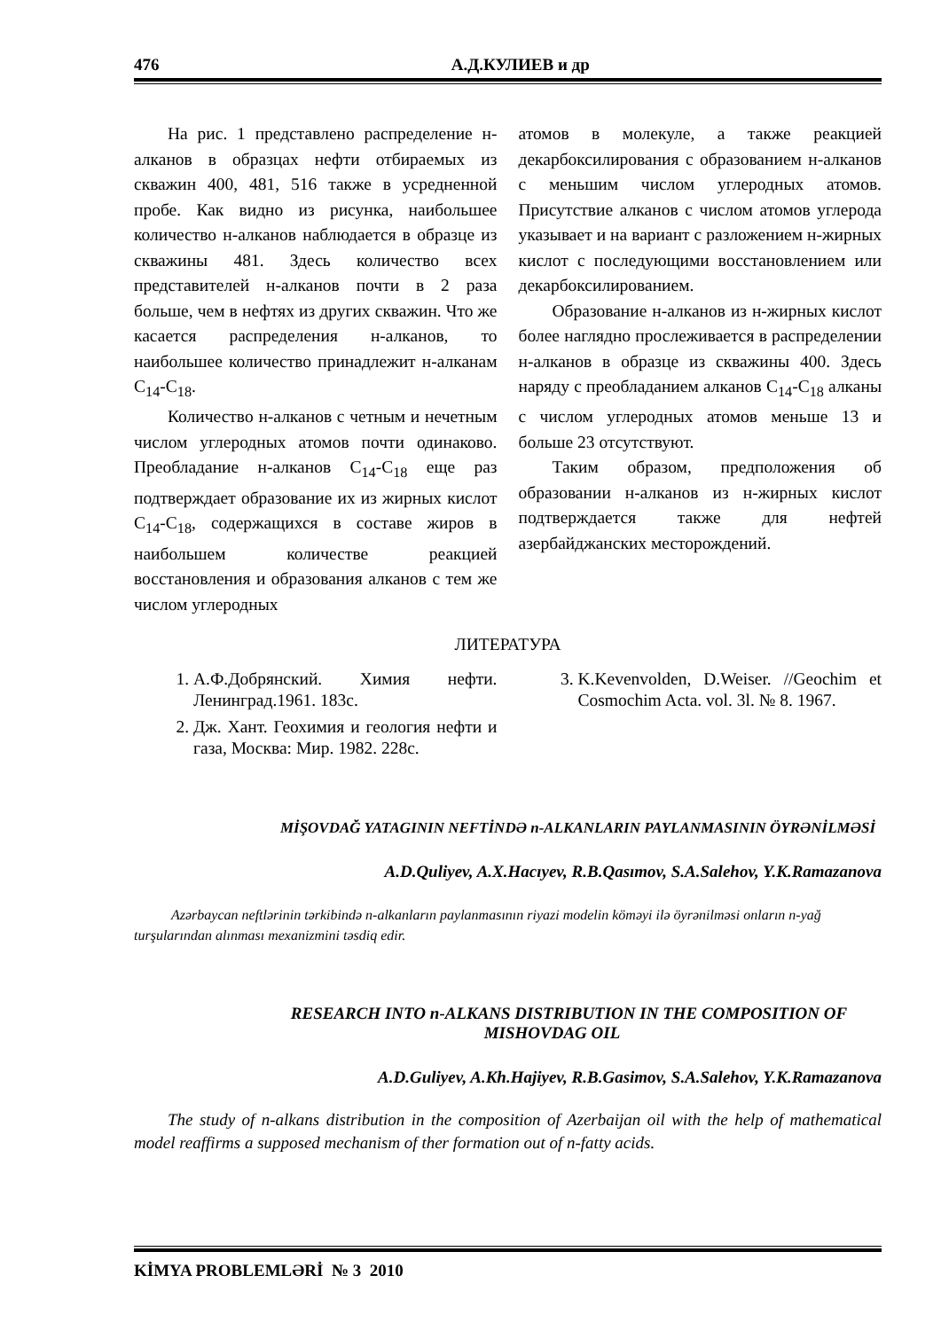476 А.Д.КУЛИЕВ и др
На рис. 1 представлено распределение н-алканов в образцах нефти отбираемых из скважин 400, 481, 516 также в усредненной пробе. Как видно из рисунка, наибольшее количество н-алканов наблюдается в образце из скважины 481. Здесь количество всех представителей н-алканов почти в 2 раза больше, чем в нефтях из других скважин. Что же касается распределения н-алканов, то наибольшее количество принадлежит н-алканам C<sub>14</sub>-C<sub>18</sub>.
Количество н-алканов с четным и нечетным числом углеродных атомов почти одинаково. Преобладание н-алканов C<sub>14</sub>-C<sub>18</sub> еще раз подтверждает образование их из жирных кислот C<sub>14</sub>-C<sub>18</sub>, содержащихся в составе жиров в наибольшем количестве реакцией восстановления и образования алканов с тем же числом углеродных
атомов в молекуле, а также реакцией декарбоксилирования с образованием н-алканов с меньшим числом углеродных атомов. Присутствие алканов с числом атомов углерода указывает и на вариант с разложением н-жирных кислот с последующими восстановлением или декарбоксилированием.
Образование н-алканов из н-жирных кислот более наглядно прослеживается в распределении н-алканов в образце из скважины 400. Здесь наряду с преобладанием алканов C<sub>14</sub>-C<sub>18</sub> алканы с числом углеродных атомов меньше 13 и больше 23 отсутствуют.
Таким образом, предположения об образовании н-алканов из н-жирных кислот подтверждается также для нефтей азербайджанских месторождений.
ЛИТЕРАТУРА
1. А.Ф.Добрянский. Химия нефти. Ленинград.1961. 183с.
2. Дж. Хант. Геохимия и геология нефти и газа, Москва: Мир. 1982. 228с.
3. K.Kevenvolden, D.Weiser. //Geochim et Cosmochim Acta. vol. 3l. № 8. 1967.
MİŞOVDAĞ YATAGININ NEFTİNDƏ n-ALKANLARIN PAYLANMASININ ÖYRƏNİLMƏSİ
A.D.Quliyev, A.X.Hacıyev, R.B.Qasımov, S.A.Salehov, Y.K.Ramazanova
Azərbaycan neftlərinin tərkibində n-alkanların paylanmasının riyazi modelin köməyi ilə öyrənilməsi onların n-yağ turşularından alınması mexanizmini təsdiq edir.
RESEARCH INTO n-ALKANS DISTRIBUTION IN THE COMPOSITION OF MISHOVDAG OIL
A.D.Guliyev, A.Kh.Hajiyev, R.B.Gasimov, S.A.Salehov, Y.K.Ramazanova
The study of n-alkans distribution in the composition of Azerbaijan oil with the help of mathematical model reaffirms a supposed mechanism of ther formation out of n-fatty acids.
KİMYA PROBLEMLƏRİ № 3 2010